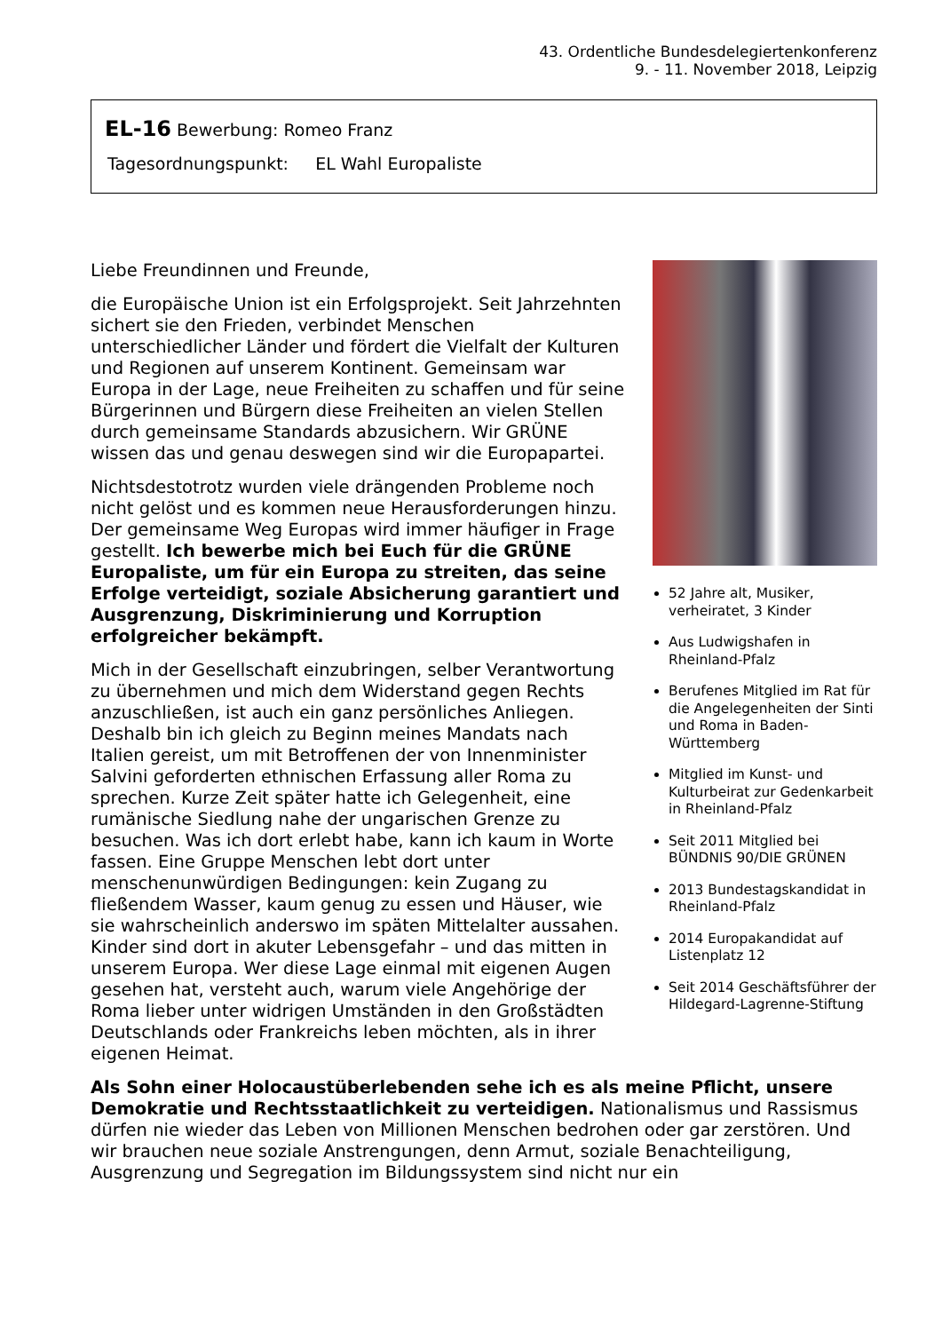43. Ordentliche Bundesdelegiertenkonferenz
9. - 11. November 2018, Leipzig
EL-16 Bewerbung: Romeo Franz
Tagesordnungspunkt: EL Wahl Europaliste
52 Jahre alt, Musiker, verheiratet, 3 Kinder
Aus Ludwigshafen in Rheinland-Pfalz
Berufenes Mitglied im Rat für die Angelegenheiten der Sinti und Roma in Baden-Württemberg
Mitglied im Kunst- und Kulturbeirat zur Gedenkarbeit in Rheinland-Pfalz
Seit 2011 Mitglied bei BÜNDNIS 90/DIE GRÜNEN
2013 Bundestagskandidat in Rheinland-Pfalz
2014 Europakandidat auf Listenplatz 12
Seit 2014 Geschäftsführer der Hildegard-Lagrenne-Stiftung
Liebe Freundinnen und Freunde,
die Europäische Union ist ein Erfolgsprojekt. Seit Jahrzehnten sichert sie den Frieden, verbindet Menschen unterschiedlicher Länder und fördert die Vielfalt der Kulturen und Regionen auf unserem Kontinent. Gemeinsam war Europa in der Lage, neue Freiheiten zu schaffen und für seine Bürgerinnen und Bürgern diese Freiheiten an vielen Stellen durch gemeinsame Standards abzusichern. Wir GRÜNE wissen das und genau deswegen sind wir die Europapartei.
Nichtsdestotrotz wurden viele drängenden Probleme noch nicht gelöst und es kommen neue Herausforderungen hinzu. Der gemeinsame Weg Europas wird immer häufiger in Frage gestellt. Ich bewerbe mich bei Euch für die GRÜNE Europaliste, um für ein Europa zu streiten, das seine Erfolge verteidigt, soziale Absicherung garantiert und Ausgrenzung, Diskriminierung und Korruption erfolgreicher bekämpft.
Mich in der Gesellschaft einzubringen, selber Verantwortung zu übernehmen und mich dem Widerstand gegen Rechts anzuschließen, ist auch ein ganz persönliches Anliegen. Deshalb bin ich gleich zu Beginn meines Mandats nach Italien gereist, um mit Betroffenen der von Innenminister Salvini geforderten ethnischen Erfassung aller Roma zu sprechen. Kurze Zeit später hatte ich Gelegenheit, eine rumänische Siedlung nahe der ungarischen Grenze zu besuchen. Was ich dort erlebt habe, kann ich kaum in Worte fassen. Eine Gruppe Menschen lebt dort unter menschenunwürdigen Bedingungen: kein Zugang zu fließendem Wasser, kaum genug zu essen und Häuser, wie sie wahrscheinlich anderswo im späten Mittelalter aussahen. Kinder sind dort in akuter Lebensgefahr – und das mitten in unserem Europa. Wer diese Lage einmal mit eigenen Augen gesehen hat, versteht auch, warum viele Angehörige der Roma lieber unter widrigen Umständen in den Großstädten Deutschlands oder Frankreichs leben möchten, als in ihrer eigenen Heimat.
Als Sohn einer Holocaustüberlebenden sehe ich es als meine Pflicht, unsere Demokratie und Rechtsstaatlichkeit zu verteidigen. Nationalismus und Rassismus dürfen nie wieder das Leben von Millionen Menschen bedrohen oder gar zerstören. Und wir brauchen neue soziale Anstrengungen, denn Armut, soziale Benachteiligung, Ausgrenzung und Segregation im Bildungssystem sind nicht nur ein